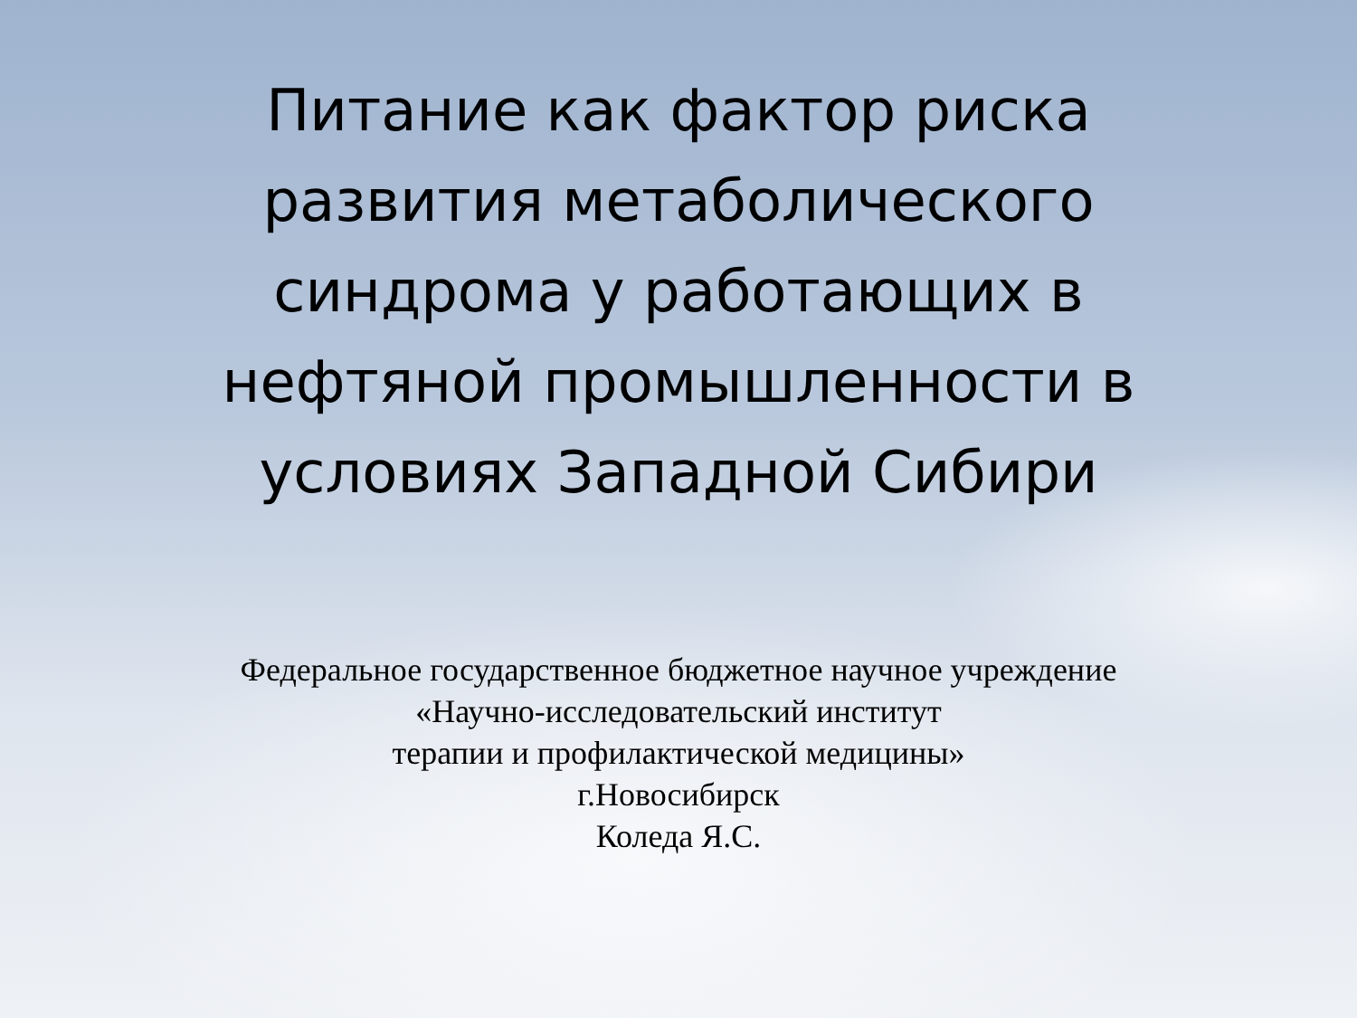Питание как фактор риска
развития метаболического
синдрома у работающих в
нефтяной промышленности в
условиях Западной Сибири
Федеральное государственное бюджетное научное учреждение
«Научно-исследовательский институт
терапии и профилактической медицины»
г.Новосибирск
Коледа Я.С.